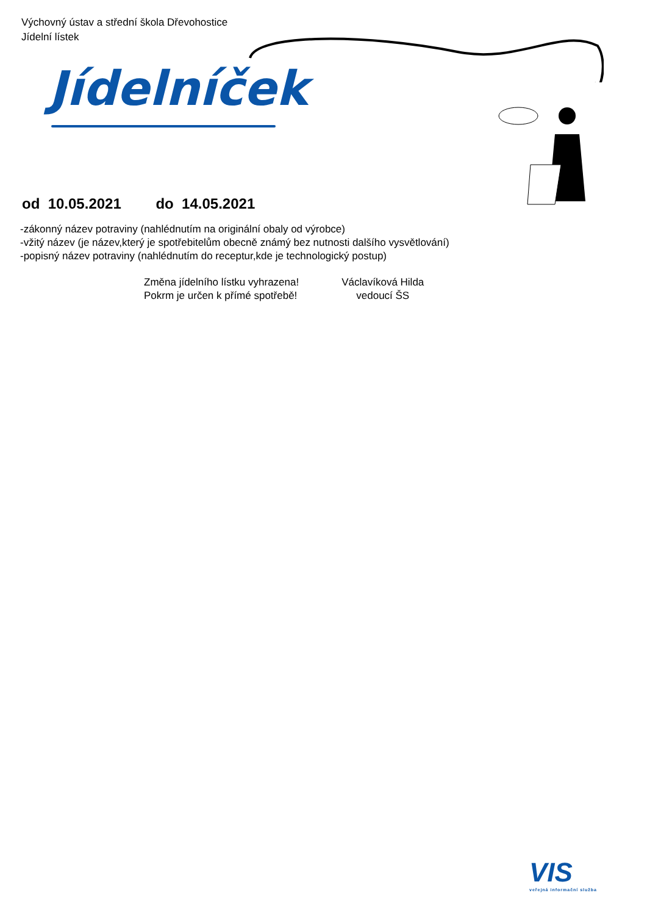Výchovný ústav a střední škola Dřevohostice
Jídelní lístek
Jídelníček
od 10.05.2021 do 14.05.2021
-zákonný název potraviny (nahlédnutím na originální obaly od výrobce)
-vžitý název (je název,který je spotřebitelům obecně známý bez nutnosti dalšího vysvětlování)
-popisný název potraviny (nahlédnutím do receptur,kde je technologický postup)
Změna jídelního lístku vyhrazena!
Pokrm je určen k přímé spotřebě!
Václavíková Hilda
vedoucí ŠS
VIS
veřejná informační služba